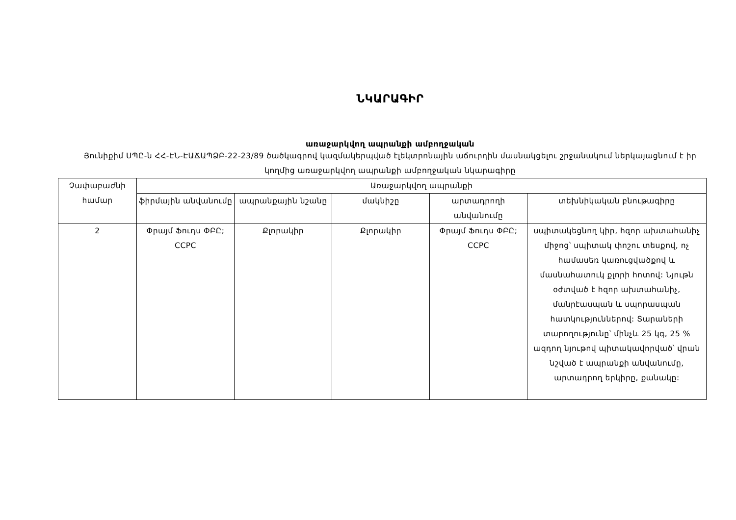ՆԿԱՐԱԳԻՐ
առաջարկվող ապրանքի ամբողջական
Յունիքիմ ՍՊԸ-ն ՀՀ-ԷՆ-ԷԱՃԱՊՁԲ-22-23/89 ծածկագրով կազմակերպված էլեկտրոնային աճուրդին մասնակցելու շրջանակում ներկայացնում է իր կողմից առաջարկվող ապրանքի ամբողջական նկարագիրը
| Չափաբաժնի համար | Առաջարկվող ապրանքի | | | | |
| --- | --- | --- | --- | --- | --- |
| | ֆիրմային անվանումը | ապրանքային նշանը | մակնիշը | արտադրողի անվանումը | տեխնիկական բնութագիրը |
| 2 | Փրայմ Ֆուդս ՓԲԸ; CCPC | Քլորակիր | Քլորակիր | Փրայմ Ֆուդս ՓԲԸ; CCPC | սպիտակեցնող կիր, հզոր ախտահանիչ միջոց՝ սպիտակ փոշու տեսքով, ոչ համասեռ կառուցվածքով և մասնահատուկ քլորի հոտով: Նյութն օժտված է հզոր ախտահանիչ, մանրէասպան և սպորասպան հատկություններով: Տարաների տարողությունը՝ մինչև 25 կգ, 25 % ազդող նյութով պիտակավորված՝ վրան նշված է ապրանքի անվանումը, արտադրող երկիրը, քանակը: |